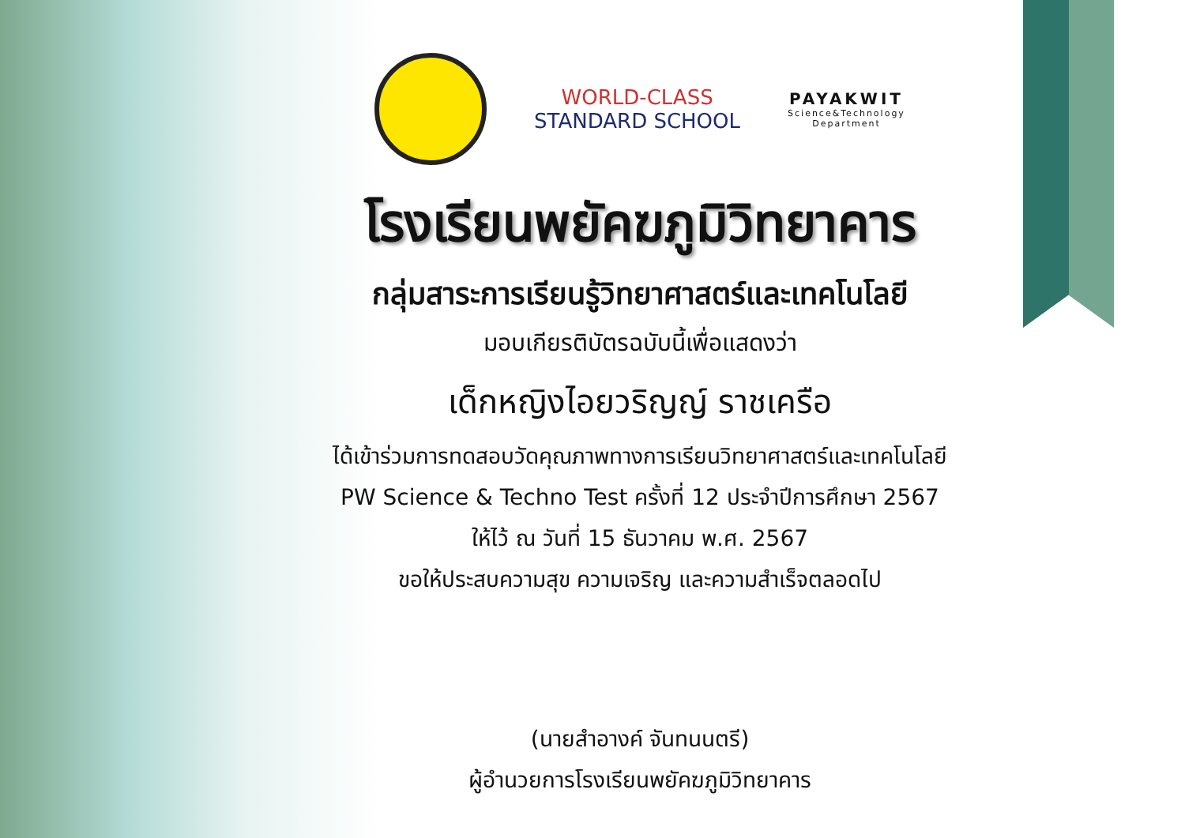WORLD-CLASS
STANDARD SCHOOL
PAYAKWIT
Science&Technology
Department
โรงเรียนพยัคฆภูมิวิทยาคาร
กลุ่มสาระการเรียนรู้วิทยาศาสตร์และเทคโนโลยี
มอบเกียรติบัตรฉบับนี้เพื่อแสดงว่า
เด็กหญิงไอยวริญญ์ ราชเครือ
ได้เข้าร่วมการทดสอบวัดคุณภาพทางการเรียนวิทยาศาสตร์และเทคโนโลยี
PW Science & Techno Test ครั้งที่ 12 ประจำปีการศึกษา 2567
ให้ไว้ ณ วันที่ 15 ธันวาคม พ.ศ. 2567
ขอให้ประสบความสุข ความเจริญ และความสำเร็จตลอดไป
(นายสำอางค์ จันทนนตรี)
ผู้อำนวยการโรงเรียนพยัคฆภูมิวิทยาคาร